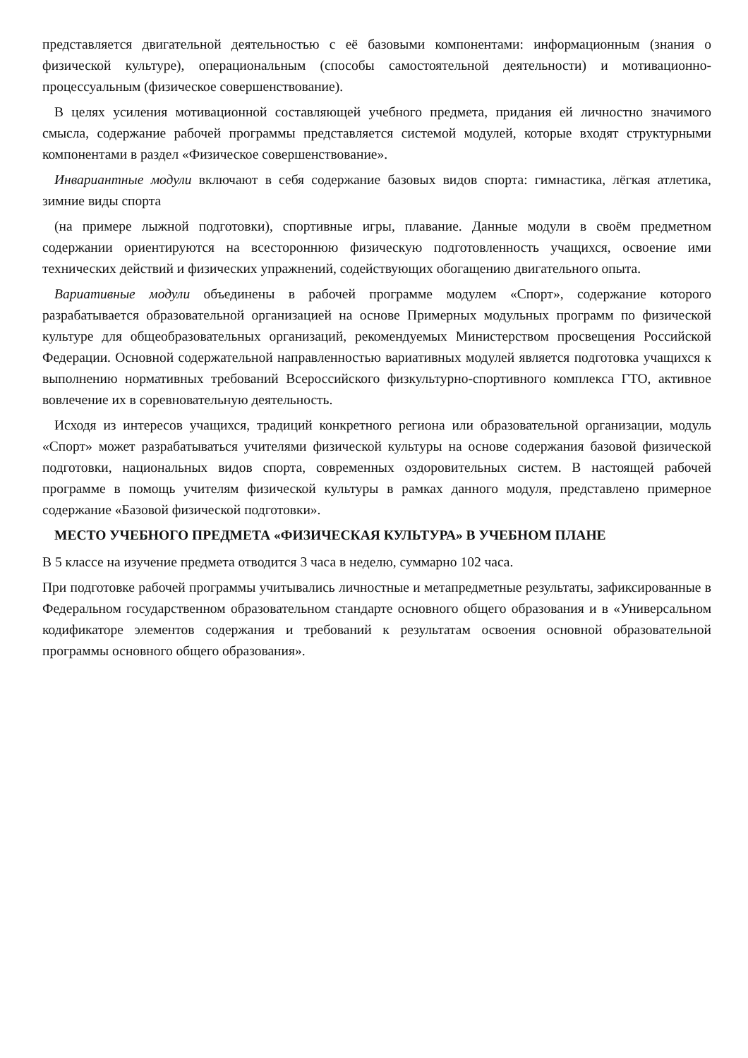представляется двигательной деятельностью с её базовыми компонентами: информационным (знания о физической культуре), операциональным (способы самостоятельной деятельности) и мотивационно-процессуальным (физическое совершенствование).
В целях усиления мотивационной составляющей учебного предмета, придания ей личностно значимого смысла, содержание рабочей программы представляется системой модулей, которые входят структурными компонентами в раздел «Физическое совершенствование».
Инвариантные модули включают в себя содержание базовых видов спорта: гимнастика, лёгкая атлетика, зимние виды спорта
(на примере лыжной подготовки), спортивные игры, плавание. Данные модули в своём предметном содержании ориентируются на всестороннюю физическую подготовленность учащихся, освоение ими технических действий и физических упражнений, содействующих обогащению двигательного опыта.
Вариативные модули объединены в рабочей программе модулем «Спорт», содержание которого разрабатывается образовательной организацией на основе Примерных модульных программ по физической культуре для общеобразовательных организаций, рекомендуемых Министерством просвещения Российской Федерации. Основной содержательной направленностью вариативных модулей является подготовка учащихся к выполнению нормативных требований Всероссийского физкультурно-спортивного комплекса ГТО, активное вовлечение их в соревновательную деятельность.
Исходя из интересов учащихся, традиций конкретного региона или образовательной организации, модуль «Спорт» может разрабатываться учителями физической культуры на основе содержания базовой физической подготовки, национальных видов спорта, современных оздоровительных систем. В настоящей рабочей программе в помощь учителям физической культуры в рамках данного модуля, представлено примерное содержание «Базовой физической подготовки».
МЕСТО УЧЕБНОГО ПРЕДМЕТА «ФИЗИЧЕСКАЯ КУЛЬТУРА» В УЧЕБНОМ ПЛАНЕ
В 5 классе на изучение предмета отводится 3 часа в неделю, суммарно 102 часа.
При подготовке рабочей программы учитывались личностные и метапредметные результаты, зафиксированные в Федеральном государственном образовательном стандарте основного общего образования и в «Универсальном кодификаторе элементов содержания и требований к результатам освоения основной образовательной программы основного общего образования».